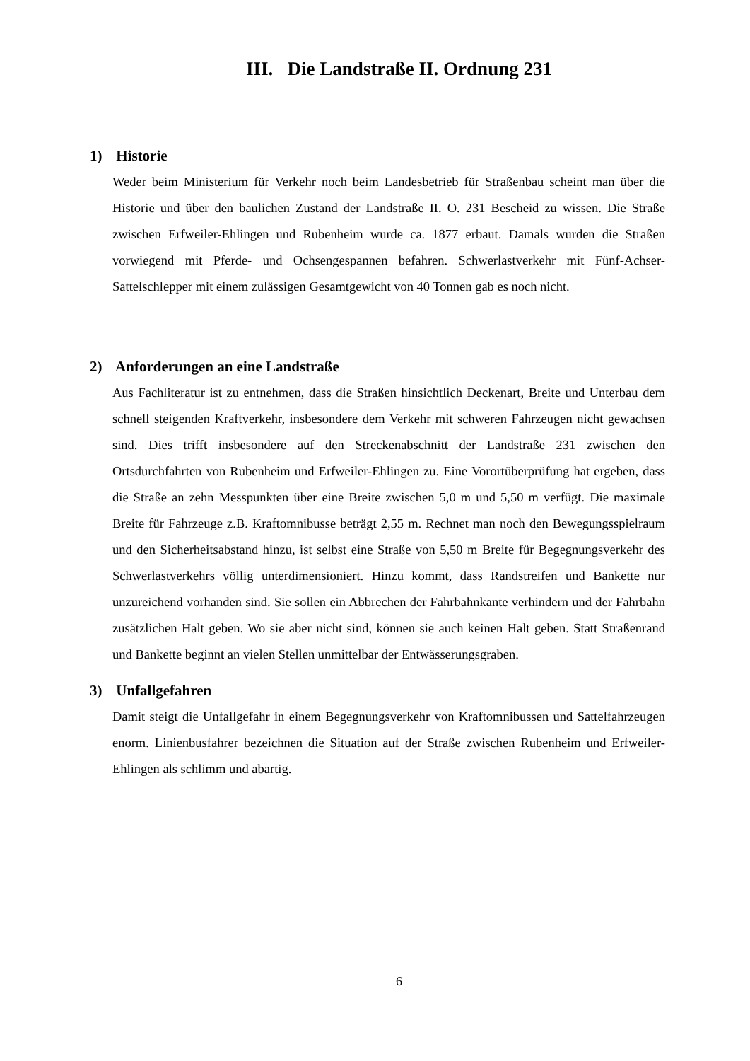III. Die Landstraße II. Ordnung 231
1) Historie
Weder beim Ministerium für Verkehr noch beim Landesbetrieb für Straßenbau scheint man über die Historie und über den baulichen Zustand der Landstraße II. O. 231 Bescheid zu wissen. Die Straße zwischen Erfweiler-Ehlingen und Rubenheim wurde ca. 1877 erbaut. Damals wurden die Straßen vorwiegend mit Pferde- und Ochsengespannen befahren. Schwerlastverkehr mit Fünf-Achser-Sattelschlepper mit einem zulässigen Gesamtgewicht von 40 Tonnen gab es noch nicht.
2) Anforderungen an eine Landstraße
Aus Fachliteratur ist zu entnehmen, dass die Straßen hinsichtlich Deckenart, Breite und Unterbau dem schnell steigenden Kraftverkehr, insbesondere dem Verkehr mit schweren Fahrzeugen nicht gewachsen sind. Dies trifft insbesondere auf den Streckenabschnitt der Landstraße 231 zwischen den Ortsdurchfahrten von Rubenheim und Erfweiler-Ehlingen zu. Eine Vorortüberprüfung hat ergeben, dass die Straße an zehn Messpunkten über eine Breite zwischen 5,0 m und 5,50 m verfügt. Die maximale Breite für Fahrzeuge z.B. Kraftomnibusse beträgt 2,55 m. Rechnet man noch den Bewegungsspielraum und den Sicherheitsabstand hinzu, ist selbst eine Straße von 5,50 m Breite für Begegnungsverkehr des Schwerlastverkehrs völlig unterdimensioniert. Hinzu kommt, dass Randstreifen und Bankette nur unzureichend vorhanden sind. Sie sollen ein Abbrechen der Fahrbahnkante verhindern und der Fahrbahn zusätzlichen Halt geben. Wo sie aber nicht sind, können sie auch keinen Halt geben. Statt Straßenrand und Bankette beginnt an vielen Stellen unmittelbar der Entwässerungsgraben.
3) Unfallgefahren
Damit steigt die Unfallgefahr in einem Begegnungsverkehr von Kraftomnibussen und Sattelfahrzeugen enorm. Linienbusfahrer bezeichnen die Situation auf der Straße zwischen Rubenheim und Erfweiler-Ehlingen als schlimm und abartig.
6